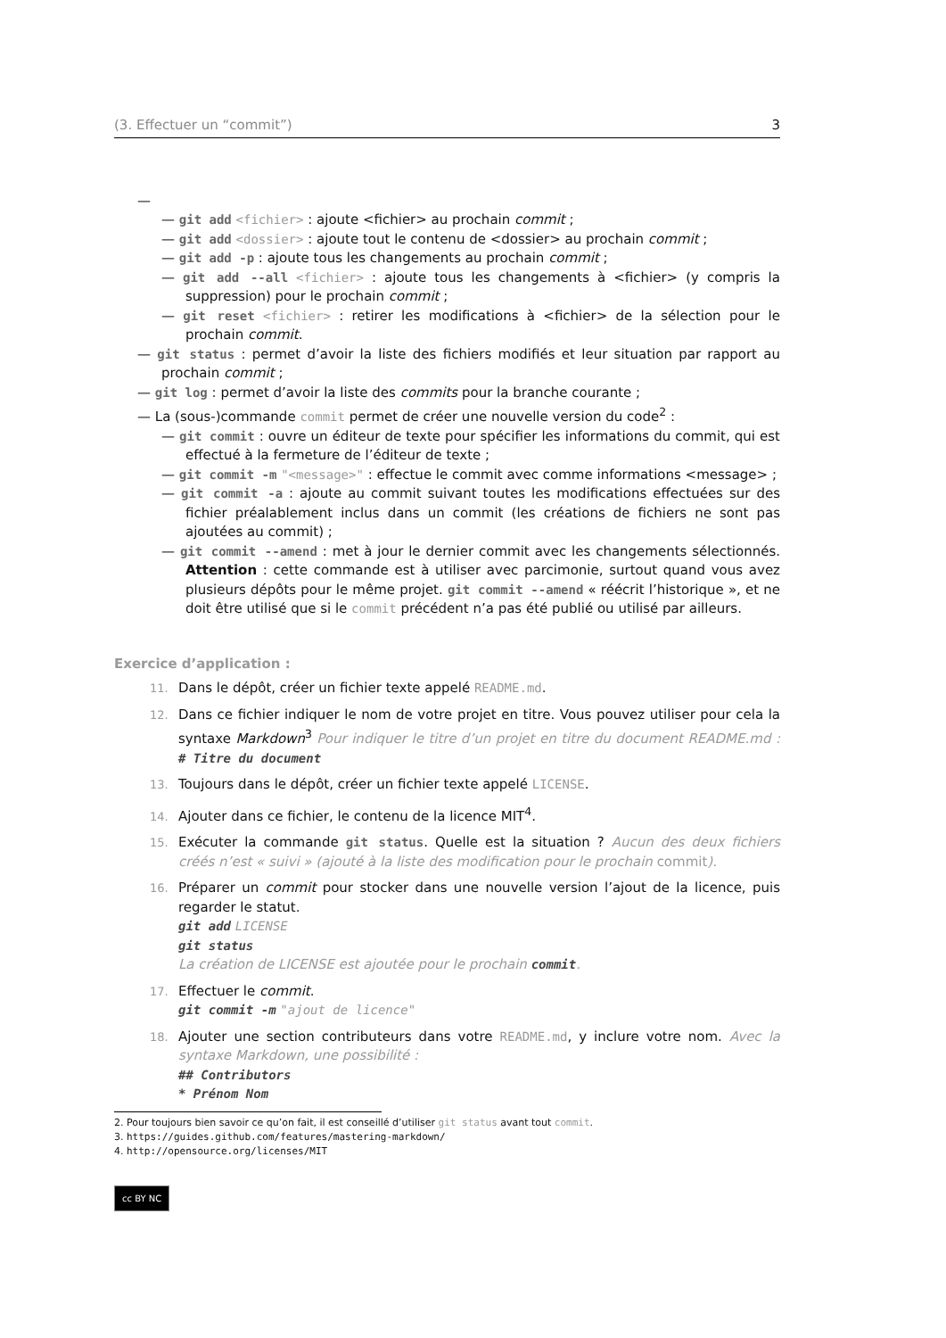(3. Effectuer un “commit”) 3
—
— git add <fichier> : ajoute <fichier> au prochain commit ;
— git add <dossier> : ajoute tout le contenu de <dossier> au prochain commit ;
— git add -p : ajoute tous les changements au prochain commit ;
— git add --all <fichier> : ajoute tous les changements à <fichier> (y compris la suppression) pour le prochain commit ;
— git reset <fichier> : retirer les modifications à <fichier> de la sélection pour le prochain commit.
— git status : permet d’avoir la liste des fichiers modifiés et leur situation par rapport au prochain commit ;
— git log : permet d’avoir la liste des commits pour la branche courante ;
— La (sous-)commande commit permet de créer une nouvelle version du code<sup>2</sup> :
— git commit : ouvre un éditeur de texte pour spécifier les informations du commit, qui est effectué à la fermeture de l’éditeur de texte ;
— git commit -m "<message>" : effectue le commit avec comme informations <message> ;
— git commit -a : ajoute au commit suivant toutes les modifications effectuées sur des fichier préalablement inclus dans un commit (les créations de fichiers ne sont pas ajoutées au commit) ;
— git commit --amend : met à jour le dernier commit avec les changements sélectionnés. Attention : cette commande est à utiliser avec parcimonie, surtout quand vous avez plusieurs dépôts pour le même projet. git commit --amend « réécrit l’historique », et ne doit être utilisé que si le commit précédent n’a pas été publié ou utilisé par ailleurs.
Exercice d’application :
11. Dans le dépôt, créer un fichier texte appelé README.md.
12. Dans ce fichier indiquer le nom de votre projet en titre. Vous pouvez utiliser pour cela la syntaxe Markdown<sup>3</sup> Pour indiquer le titre d’un projet en titre du document README.md : # Titre du document
13. Toujours dans le dépôt, créer un fichier texte appelé LICENSE.
14. Ajouter dans ce fichier, le contenu de la licence MIT<sup>4</sup>.
15. Exécuter la commande git status. Quelle est la situation ? Aucun des deux fichiers créés n’est « suivi » (ajouté à la liste des modification pour le prochain commit).
16. Préparer un commit pour stocker dans une nouvelle version l’ajout de la licence, puis regarder le statut.
git add LICENSE
git status
La création de LICENSE est ajoutée pour le prochain commit.
17. Effectuer le commit.
git commit -m "ajout de licence"
18. Ajouter une section contributeurs dans votre README.md, y inclure votre nom. Avec la syntaxe Markdown, une possibilité :
## Contributors
* Prénom Nom
2. Pour toujours bien savoir ce qu’on fait, il est conseillé d’utiliser git status avant tout commit.
3. https://guides.github.com/features/mastering-markdown/
4. http://opensource.org/licenses/MIT
cc BY NC